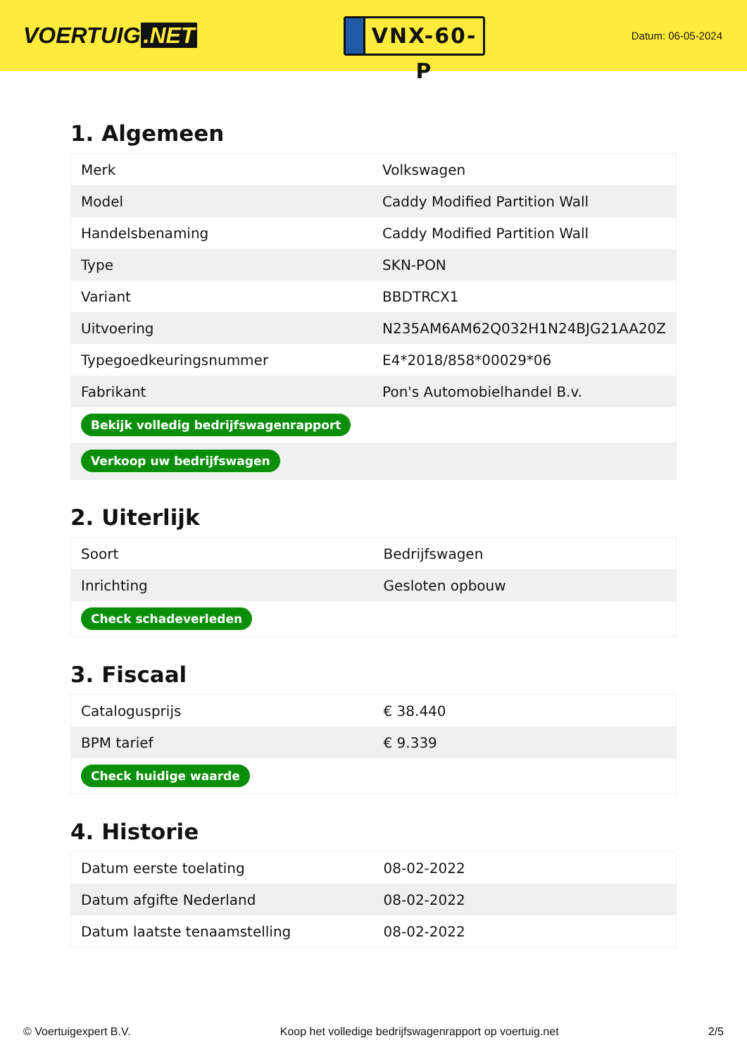VOERTUIG.NET
VNX-60-P
Datum: 06-05-2024
1. Algemeen
| Merk | Volkswagen |
| Model | Caddy Modified Partition Wall |
| Handelsbenaming | Caddy Modified Partition Wall |
| Type | SKN-PON |
| Variant | BBDTRCX1 |
| Uitvoering | N235AM6AM62Q032H1N24BJG21AA20Z |
| Typegoedkeuringsnummer | E4*2018/858*00029*06 |
| Fabrikant | Pon's Automobielhandel B.v. |
| Bekijk volledig bedrijfswagenrapport | |
| Verkoop uw bedrijfswagen | |
2. Uiterlijk
| Soort | Bedrijfswagen |
| Inrichting | Gesloten opbouw |
| Check schadeverleden | |
3. Fiscaal
| Catalogusprijs | € 38.440 |
| BPM tarief | € 9.339 |
| Check huidige waarde | |
4. Historie
| Datum eerste toelating | 08-02-2022 |
| Datum afgifte Nederland | 08-02-2022 |
| Datum laatste tenaamstelling | 08-02-2022 |
© Voertuigexpert B.V. Koop het volledige bedrijfswagenrapport op voertuig.net 2/5